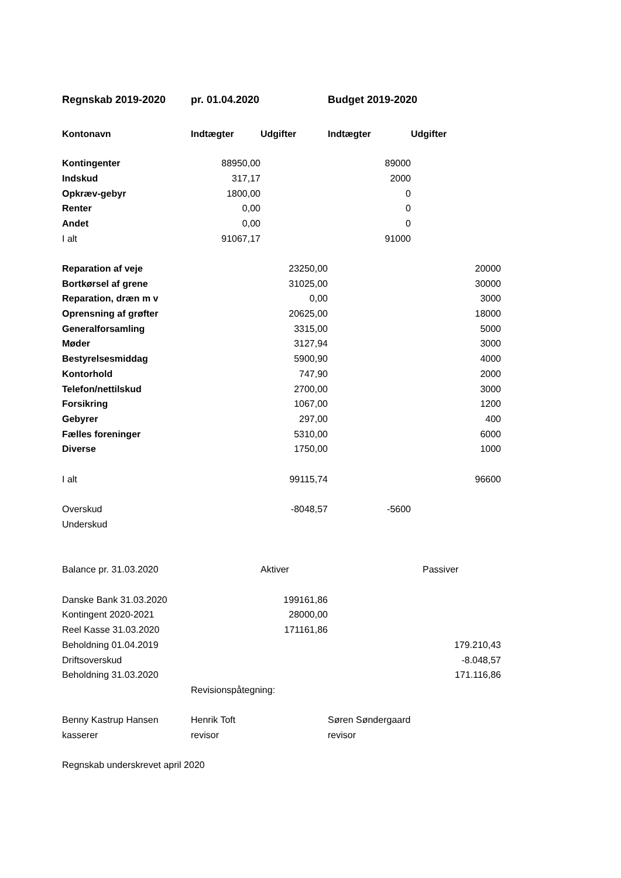| Regnskab 2019-2020 | pr. 01.04.2020 | | Budget 2019-2020 | |
| Kontonavn | Indtægter | Udgifter | Indtægter | Udgifter |
| Kontingenter | 88950,00 | | 89000 | |
| Indskud | 317,17 | | 2000 | |
| Opkræv-gebyr | 1800,00 | | 0 | |
| Renter | 0,00 | | 0 | |
| Andet | 0,00 | | 0 | |
| I alt | 91067,17 | | 91000 | |
| Reparation af veje | | 23250,00 | | 20000 |
| Bortkørsel af grene | | 31025,00 | | 30000 |
| Reparation, dræn m v | | 0,00 | | 3000 |
| Oprensning af grøfter | | 20625,00 | | 18000 |
| Generalforsamling | | 3315,00 | | 5000 |
| Møder | | 3127,94 | | 3000 |
| Bestyrelsesmiddag | | 5900,90 | | 4000 |
| Kontorhold | | 747,90 | | 2000 |
| Telefon/nettilskud | | 2700,00 | | 3000 |
| Forsikring | | 1067,00 | | 1200 |
| Gebyrer | | 297,00 | | 400 |
| Fælles foreninger | | 5310,00 | | 6000 |
| Diverse | | 1750,00 | | 1000 |
| I alt | | 99115,74 | | 96600 |
| Overskud | | -8048,57 | -5600 | |
| Underskud | | | | |
| Balance pr. 31.03.2020 | | Aktiver | | Passiver |
| Danske Bank 31.03.2020 | | 199161,86 | | |
| Kontingent 2020-2021 | | 28000,00 | | |
| Reel Kasse 31.03.2020 | | 171161,86 | | |
| Beholdning 01.04.2019 | | | | 179.210,43 |
| Driftsoverskud | | | | -8.048,57 |
| Beholdning 31.03.2020 | | | | 171.116,86 |
| | Revisionspåtegning: | | | |
| Benny Kastrup Hansen | Henrik Toft | | Søren Søndergaard | |
| kasserer | revisor | | revisor | |
| Regnskab underskrevet april 2020 | | | | |